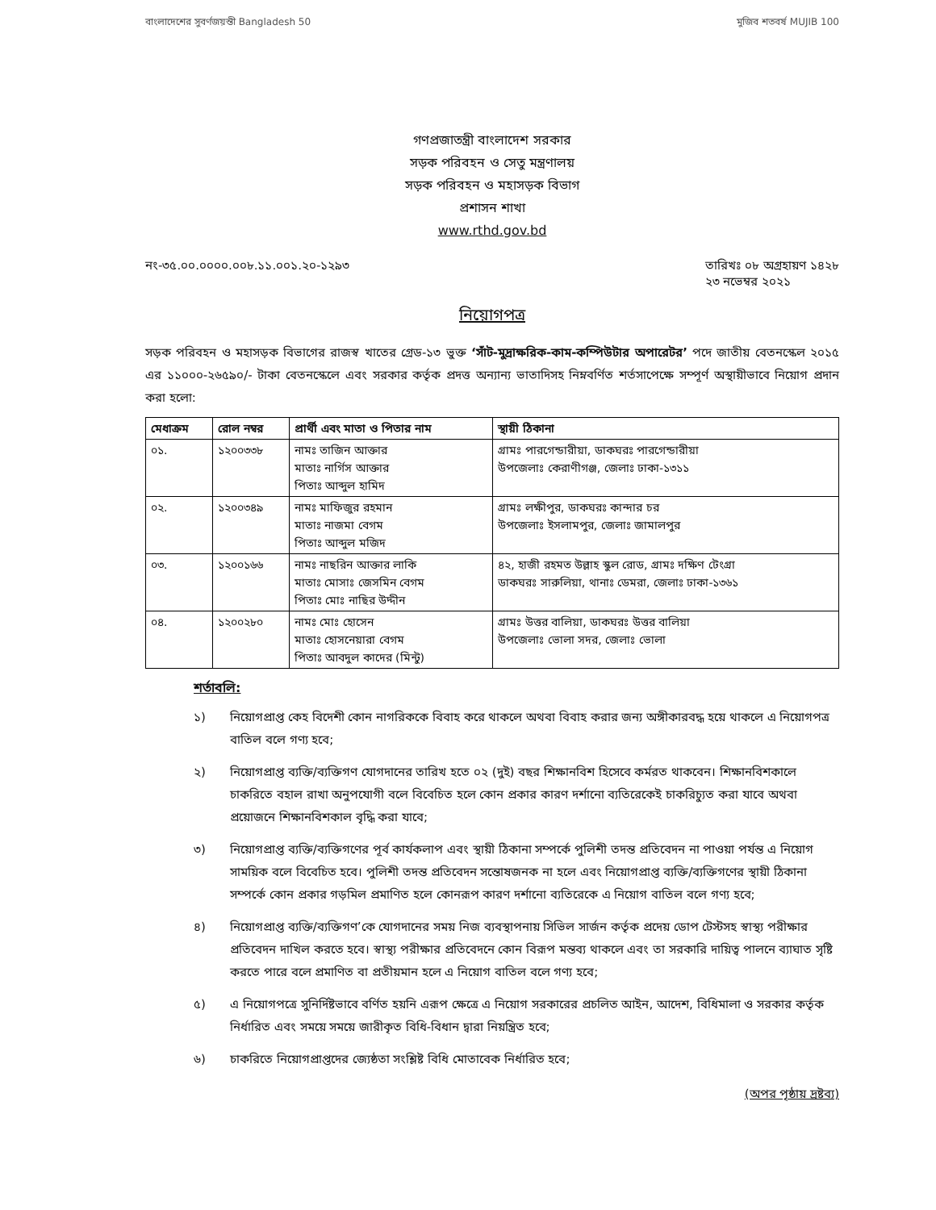বাংলাদেশের সুবর্ণজয়ন্তী Bangladesh 50
মুজিব শতবর্ষ MUJIB 100
গণপ্রজাতন্ত্রী বাংলাদেশ সরকার
সড়ক পরিবহন ও সেতু মন্ত্রণালয়
সড়ক পরিবহন ও মহাসড়ক বিভাগ
প্রশাসন শাখা
www.rthd.gov.bd
নং-৩৫.০০.০০০০.০০৮.১১.০০১.২০-১২৯৩
তারিখঃ ০৮ অগ্রহায়ণ ১৪২৮
২৩ নভেম্বর ২০২১
নিয়োগপত্র
সড়ক পরিবহন ও মহাসড়ক বিভাগের রাজস্ব খাতের গ্রেড-১৩ ভুক্ত ‘সাঁট-মুদ্রাক্ষরিক-কাম-কম্পিউটার অপারেটর’ পদে জাতীয় বেতনস্কেল ২০১৫ এর ১১০০০-২৬৫৯০/- টাকা বেতনস্কেলে এবং সরকার কর্তৃক প্রদত্ত অন্যান্য ভাতাদিসহ নিম্নবর্ণিত শর্তসাপেক্ষে সম্পূর্ণ অস্থায়ীভাবে নিয়োগ প্রদান করা হলো:
| মেধাক্রম | রোল নম্বর | প্রার্থী এবং মাতা ও পিতার নাম | স্থায়ী ঠিকানা |
| --- | --- | --- | --- |
| ০১. | ১২০০৩৩৮ | নামঃ তাজিন আক্তার মাতাঃ নার্গিস আক্তার পিতাঃ আব্দুল হামিদ | গ্রামঃ পারগেন্ডারীয়া, ডাকঘরঃ পারগেন্ডারীয়া উপজেলাঃ কেরাণীগঞ্জ, জেলাঃ ঢাকা-১৩১১ |
| ০২. | ১২০০৩৪৯ | নামঃ মাফিজুর রহমান মাতাঃ নাজমা বেগম পিতাঃ আব্দুল মজিদ | গ্রামঃ লক্ষীপুর, ডাকঘরঃ কান্দার চর উপজেলাঃ ইসলামপুর, জেলাঃ জামালপুর |
| ০৩. | ১২০০১৬৬ | নামঃ নাছরিন আক্তার লাকি মাতাঃ মোসাঃ জেসমিন বেগম পিতাঃ মোঃ নাছির উদ্দীন | ৪২, হাজী রহমত উল্লাহ স্কুল রোড, গ্রামঃ দক্ষিণ টেংগ্রা ডাকঘরঃ সারুলিয়া, থানাঃ ডেমরা, জেলাঃ ঢাকা-১৩৬১ |
| ০৪. | ১২০০২৮০ | নামঃ মোঃ হোসেন মাতাঃ হোসনেয়ারা বেগম পিতাঃ আবদুল কাদের (মিন্টু) | গ্রামঃ উত্তর বালিয়া, ডাকঘরঃ উত্তর বালিয়া উপজেলাঃ ভোলা সদর, জেলাঃ ভোলা |
শর্তাবলি:
১) নিয়োগপ্রাপ্ত কেহ বিদেশী কোন নাগরিককে বিবাহ করে থাকলে অথবা বিবাহ করার জন্য অঙ্গীকারবদ্ধ হয়ে থাকলে এ নিয়োগপত্র বাতিল বলে গণ্য হবে;
২) নিয়োগপ্রাপ্ত ব্যক্তি/ব্যক্তিগণ যোগদানের তারিখ হতে ০২ (দুই) বছর শিক্ষানবিশ হিসেবে কর্মরত থাকবেন। শিক্ষানবিশকালে চাকরিতে বহাল রাখা অনুপযোগী বলে বিবেচিত হলে কোন প্রকার কারণ দর্শানো ব্যতিরেকেই চাকরিচ্যুত করা যাবে অথবা প্রয়োজনে শিক্ষানবিশকাল বৃদ্ধি করা যাবে;
৩) নিয়োগপ্রাপ্ত ব্যক্তি/ব্যক্তিগণের পূর্ব কার্যকলাপ এবং স্থায়ী ঠিকানা সম্পর্কে পুলিশী তদন্ত প্রতিবেদন না পাওয়া পর্যন্ত এ নিয়োগ সাময়িক বলে বিবেচিত হবে। পুলিশী তদন্ত প্রতিবেদন সন্তোষজনক না হলে এবং নিয়োগপ্রাপ্ত ব্যক্তি/ব্যক্তিগণের স্থায়ী ঠিকানা সম্পর্কে কোন প্রকার গড়মিল প্রমাণিত হলে কোনরূপ কারণ দর্শানো ব্যতিরেকে এ নিয়োগ বাতিল বলে গণ্য হবে;
৪) নিয়োগপ্রাপ্ত ব্যক্তি/ব্যক্তিগণ’কে যোগদানের সময় নিজ ব্যবস্থাপনায় সিভিল সার্জন কর্তৃক প্রদেয় ডোপ টেস্টসহ স্বাস্থ্য পরীক্ষার প্রতিবেদন দাখিল করতে হবে। স্বাস্থ্য পরীক্ষার প্রতিবেদনে কোন বিরূপ মন্তব্য থাকলে এবং তা সরকারি দায়িত্ব পালনে ব্যাঘাত সৃষ্টি করতে পারে বলে প্রমাণিত বা প্রতীয়মান হলে এ নিয়োগ বাতিল বলে গণ্য হবে;
৫) এ নিয়োগপত্রে সুনির্দিষ্টভাবে বর্ণিত হয়নি এরূপ ক্ষেত্রে এ নিয়োগ সরকারের প্রচলিত আইন, আদেশ, বিধিমালা ও সরকার কর্তৃক নির্ধারিত এবং সময়ে সময়ে জারীকৃত বিধি-বিধান দ্বারা নিয়ন্ত্রিত হবে;
৬) চাকরিতে নিয়োগপ্রাপ্তদের জ্যেষ্ঠতা সংশ্লিষ্ট বিধি মোতাবেক নির্ধারিত হবে;
(অপর পৃষ্ঠায় দ্রষ্টব্য)